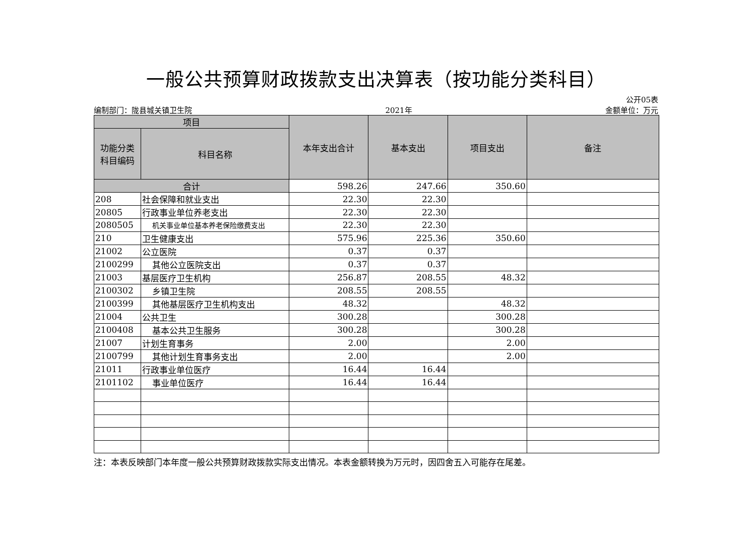一般公共预算财政拨款支出决算表（按功能分类科目）
公开05表
编制部门：陇县城关镇卫生院 2021年 金额单位：万元
| 项目 | | 本年支出合计 | 基本支出 | 项目支出 | 备注 |
| --- | --- | --- | --- | --- | --- |
| 功能分类 科目编码 | 科目名称 | | | | |
| 合计 | | 598.26 | 247.66 | 350.60 | |
| 208 | 社会保障和就业支出 | 22.30 | 22.30 | | |
| 20805 | 行政事业单位养老支出 | 22.30 | 22.30 | | |
| 2080505 | 机关事业单位基本养老保险缴费支出 | 22.30 | 22.30 | | |
| 210 | 卫生健康支出 | 575.96 | 225.36 | 350.60 | |
| 21002 | 公立医院 | 0.37 | 0.37 | | |
| 2100299 | 其他公立医院支出 | 0.37 | 0.37 | | |
| 21003 | 基层医疗卫生机构 | 256.87 | 208.55 | 48.32 | |
| 2100302 | 乡镇卫生院 | 208.55 | 208.55 | | |
| 2100399 | 其他基层医疗卫生机构支出 | 48.32 | | 48.32 | |
| 21004 | 公共卫生 | 300.28 | | 300.28 | |
| 2100408 | 基本公共卫生服务 | 300.28 | | 300.28 | |
| 21007 | 计划生育事务 | 2.00 | | 2.00 | |
| 2100799 | 其他计划生育事务支出 | 2.00 | | 2.00 | |
| 21011 | 行政事业单位医疗 | 16.44 | 16.44 | | |
| 2101102 | 事业单位医疗 | 16.44 | 16.44 | | |
注：本表反映部门本年度一般公共预算财政拨款实际支出情况。本表金额转换为万元时，因四舍五入可能存在尾差。